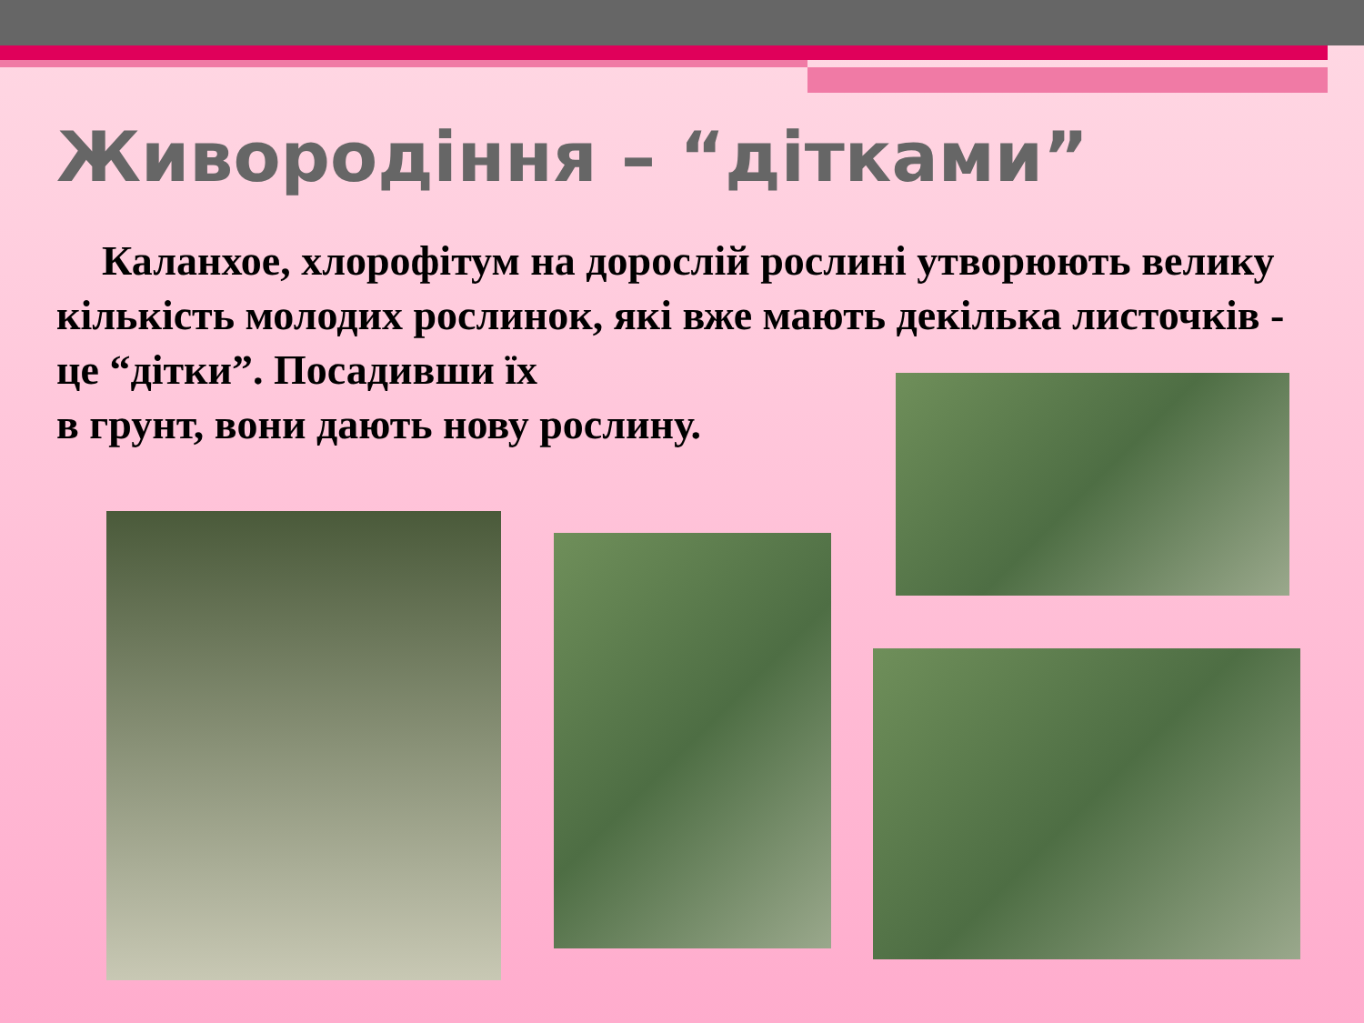Живородіння – “дітками”
Каланхое, хлорофітум на дорослій рослині утворюють велику кількість молодих рослинок, які вже мають декілька листочків - це “дітки”. Посадивши їх
в грунт, вони дають нову рослину.